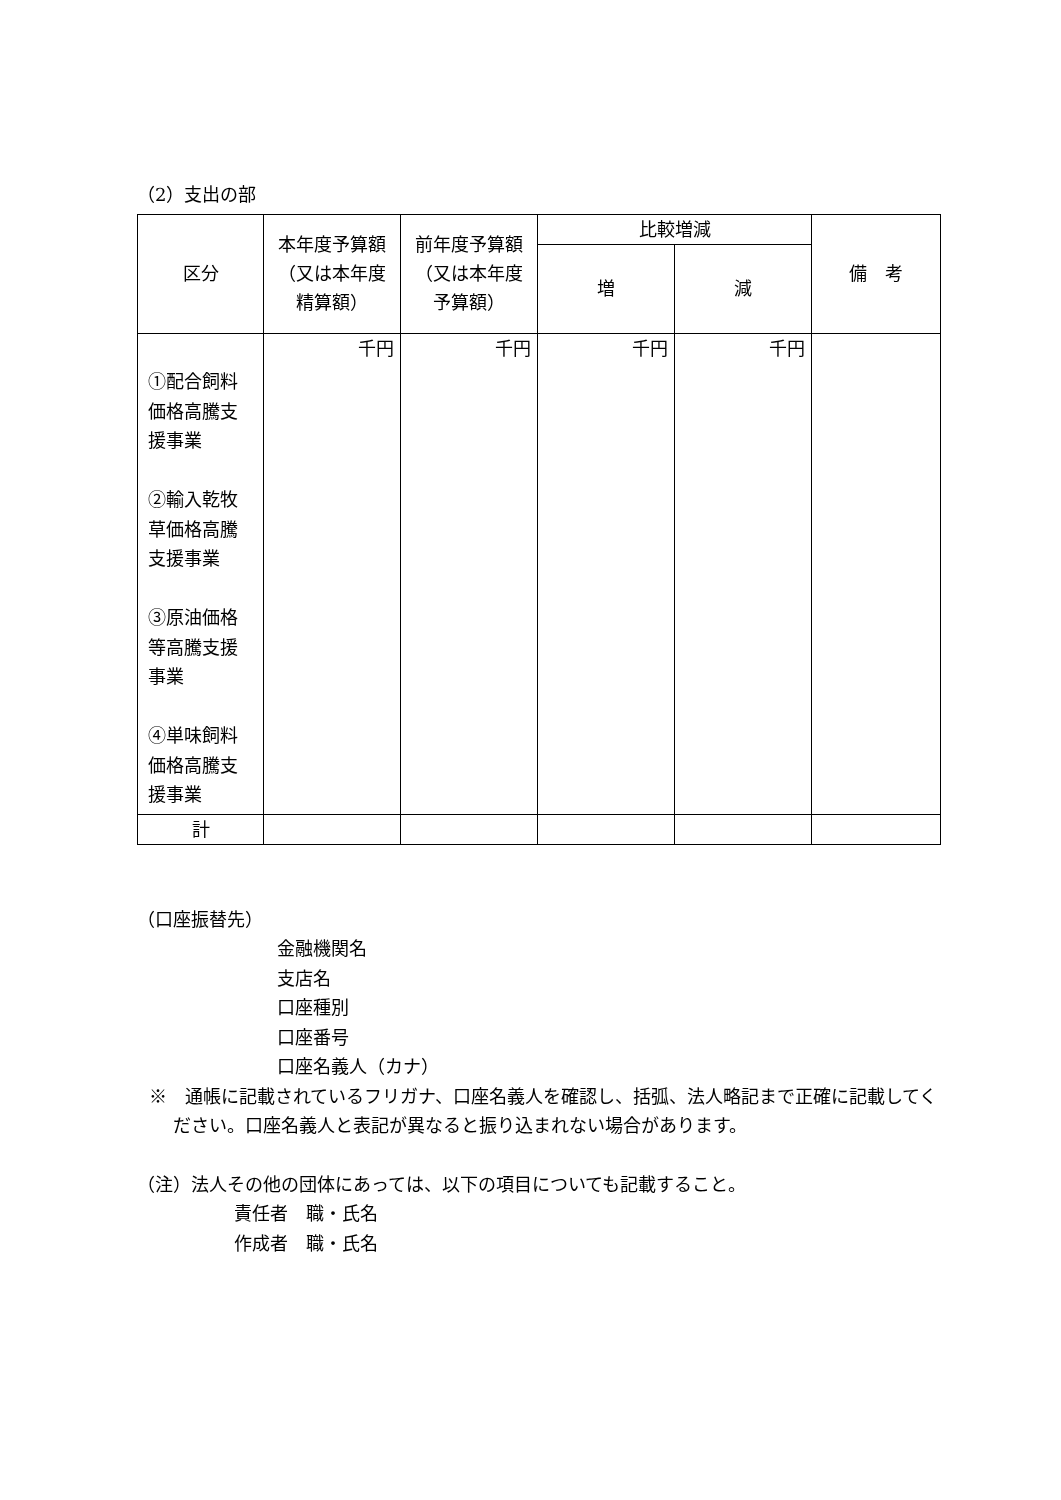（2）支出の部
| 区分 | 本年度予算額（又は本年度精算額） | 前年度予算額（又は本年度予算額） | 比較増減 | | 備 考 |
| --- | --- | --- | --- | --- | --- |
| | | | 増 | 減 | |
| ①配合飼料価格高騰支援事業 ②輸入乾牧草価格高騰支援事業 ③原油価格等高騰支援事業 ④単味飼料価格高騰支援事業 | 千円 | 千円 | 千円 | 千円 | |
| 計 | | | | | |
（口座振替先）
金融機関名
支店名
口座種別
口座番号
口座名義人（カナ）
※　通帳に記載されているフリガナ、口座名義人を確認し、括弧、法人略記まで正確に記載してください。口座名義人と表記が異なると振り込まれない場合があります。
（注）法人その他の団体にあっては、以下の項目についても記載すること。
責任者　職・氏名
作成者　職・氏名